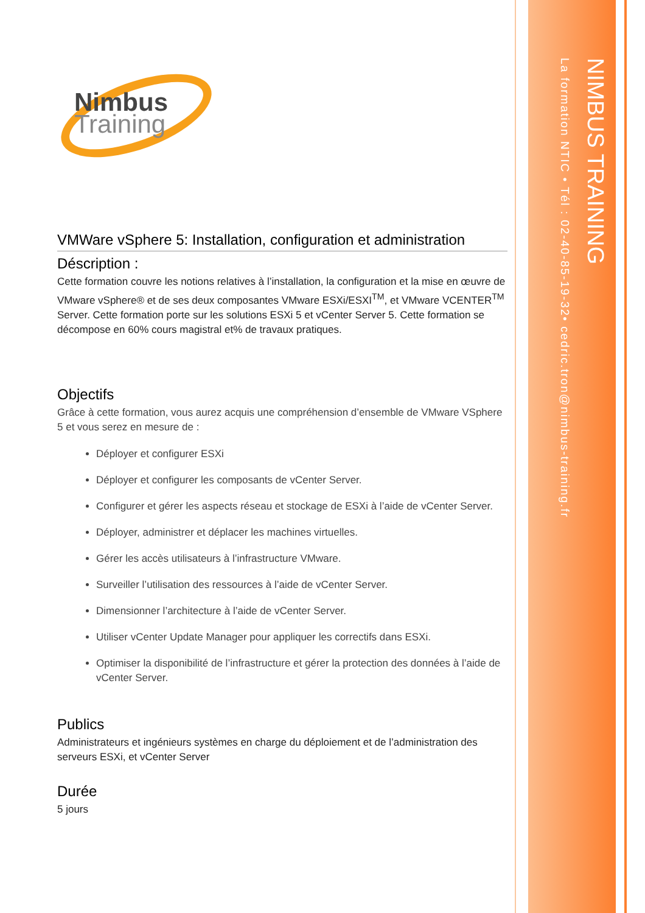NIMBUS TRAINING
La formation NTIC • Tél : 02-40-85-19-32• cedric.tron@nimbus-training.fr
Nimbus
Training
VMWare vSphere 5: Installation, configuration et administration
Déscription :
Cette formation couvre les notions relatives à l’installation, la configuration et la mise en œuvre de VMware vSphere® et de ses deux composantes VMware ESXi/ESXI<sup>TM</sup>, et VMware VCENTER<sup>TM</sup> Server. Cette formation porte sur les solutions ESXi 5 et vCenter Server 5. Cette formation se décompose en 60% cours magistral et% de travaux pratiques.
Objectifs
Grâce à cette formation, vous aurez acquis une compréhension d’ensemble de VMware VSphere 5 et vous serez en mesure de :
Déployer et configurer ESXi
Déployer et configurer les composants de vCenter Server.
Configurer et gérer les aspects réseau et stockage de ESXi à l’aide de vCenter Server.
Déployer, administrer et déplacer les machines virtuelles.
Gérer les accès utilisateurs à l’infrastructure VMware.
Surveiller l’utilisation des ressources à l’aide de vCenter Server.
Dimensionner l’architecture à l’aide de vCenter Server.
Utiliser vCenter Update Manager pour appliquer les correctifs dans ESXi.
Optimiser la disponibilité de l’infrastructure et gérer la protection des données à l’aide de vCenter Server.
Publics
Administrateurs et ingénieurs systèmes en charge du déploiement et de l’administration des serveurs ESXi, et vCenter Server
Durée
5 jours